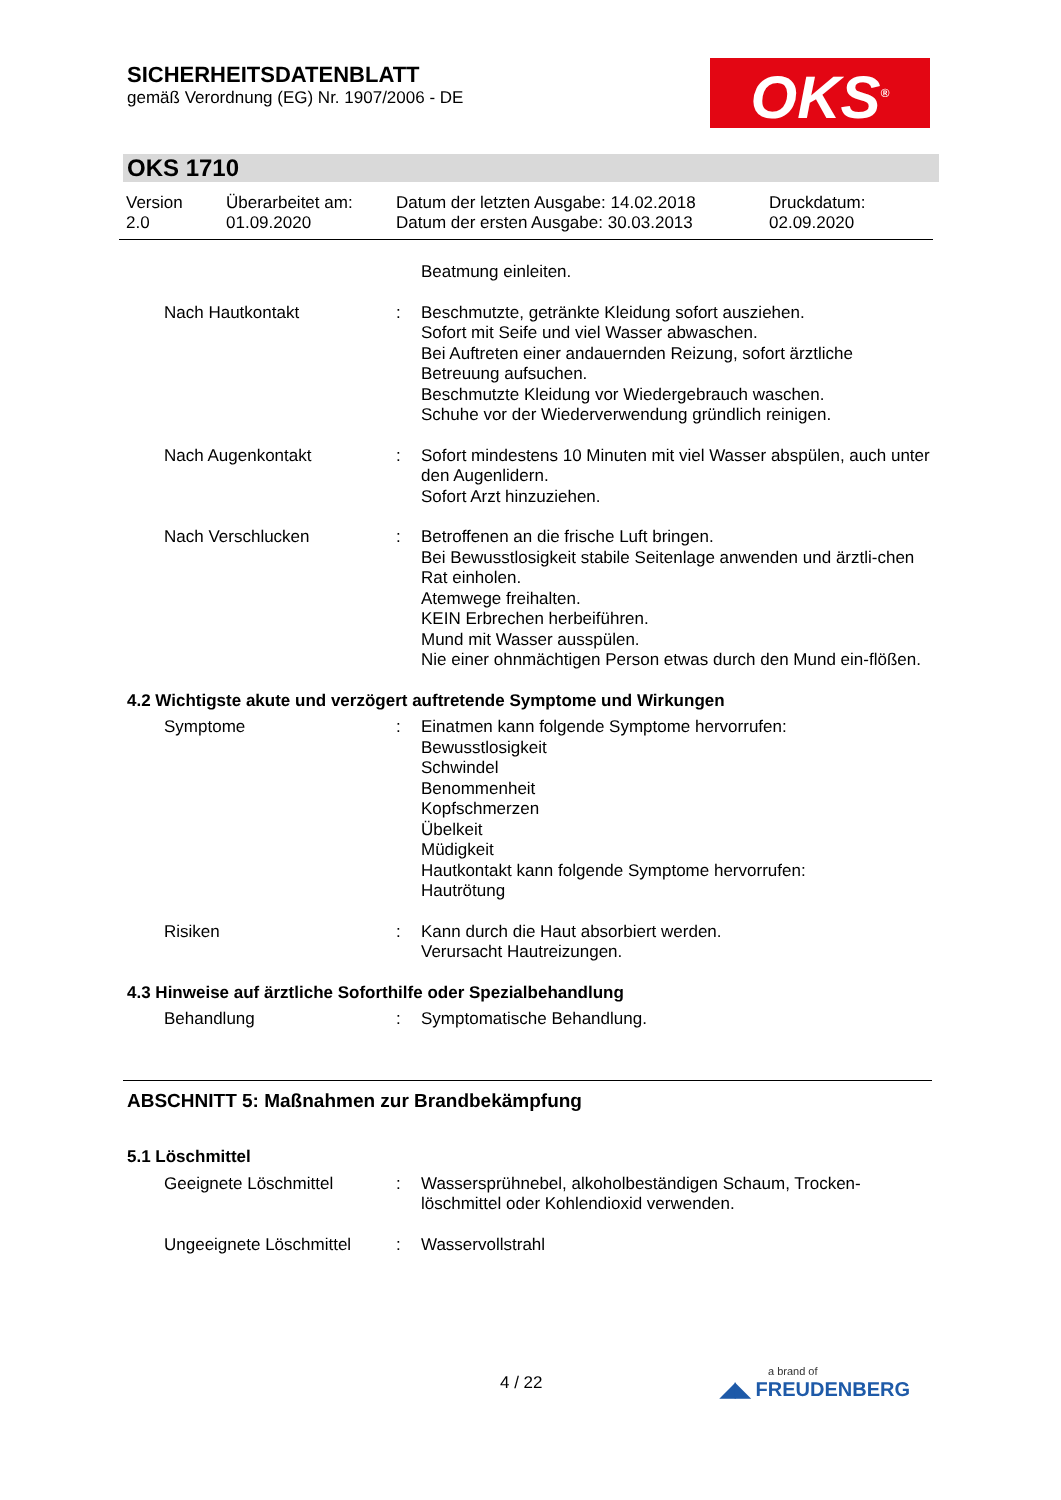SICHERHEITSDATENBLATT
gemäß Verordnung (EG) Nr. 1907/2006 - DE
OKS<sup>®</sup>
OKS 1710
Version
2.0
Überarbeitet am:
01.09.2020
Datum der letzten Ausgabe: 14.02.2018
Datum der ersten Ausgabe: 30.03.2013
Druckdatum:
02.09.2020
Beatmung einleiten.
Nach Hautkontakt : Beschmutzte, getränkte Kleidung sofort ausziehen.
Sofort mit Seife und viel Wasser abwaschen.
Bei Auftreten einer andauernden Reizung, sofort ärztliche Betreuung aufsuchen.
Beschmutzte Kleidung vor Wiedergebrauch waschen.
Schuhe vor der Wiederverwendung gründlich reinigen.
Nach Augenkontakt : Sofort mindestens 10 Minuten mit viel Wasser abspülen, auch unter den Augenlidern.
Sofort Arzt hinzuziehen.
Nach Verschlucken : Betroffenen an die frische Luft bringen.
Bei Bewusstlosigkeit stabile Seitenlage anwenden und ärztli-chen Rat einholen.
Atemwege freihalten.
KEIN Erbrechen herbeiführen.
Mund mit Wasser ausspülen.
Nie einer ohnmächtigen Person etwas durch den Mund ein-flößen.
4.2 Wichtigste akute und verzögert auftretende Symptome und Wirkungen
Symptome : Einatmen kann folgende Symptome hervorrufen:
Bewusstlosigkeit
Schwindel
Benommenheit
Kopfschmerzen
Übelkeit
Müdigkeit
Hautkontakt kann folgende Symptome hervorrufen:
Hautrötung
Risiken : Kann durch die Haut absorbiert werden.
Verursacht Hautreizungen.
4.3 Hinweise auf ärztliche Soforthilfe oder Spezialbehandlung
Behandlung : Symptomatische Behandlung.
ABSCHNITT 5: Maßnahmen zur Brandbekämpfung
5.1 Löschmittel
Geeignete Löschmittel : Wassersprühnebel, alkoholbeständigen Schaum, Trocken-löschmittel oder Kohlendioxid verwenden.
Ungeeignete Löschmittel
: Wasservollstrahl
4 / 22 a brand of
◢◣ FREUDENBERG